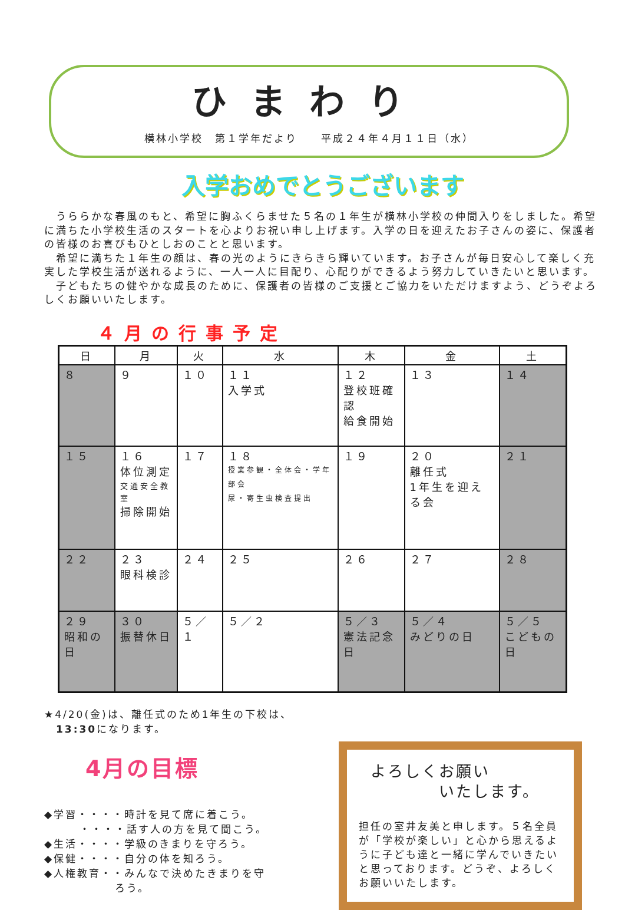ひまわり
横林小学校　第１学年だより　　平成２４年４月１１日（水）
入学おめでとうございます
　うららかな春風のもと、希望に胸ふくらませた５名の１年生が横林小学校の仲間入りをしました。希望に満ちた小学校生活のスタートを心よりお祝い申し上げます。入学の日を迎えたお子さんの姿に、保護者の皆様のお喜びもひとしおのことと思います。
　希望に満ちた１年生の顔は、春の光のようにきらきら輝いています。お子さんが毎日安心して楽しく充実した学校生活が送れるように、一人一人に目配り、心配りができるよう努力していきたいと思います。
　子どもたちの健やかな成長のために、保護者の皆様のご支援とご協力をいただけますよう、どうぞよろしくお願いいたします。
４月の行事予定
| 日 | 月 | 火 | 水 | 木 | 金 | 土 |
| --- | --- | --- | --- | --- | --- | --- |
| ８ | ９ | １０ | １１ 入学式 | １２ 登校班確認 給食開始 | １３ | １４ |
| １５ | １６ 体位測定 交通安全教室 掃除開始 | １７ | １８ 授業参観・全体会・学年部会 尿・寄生虫検査提出 | １９ | ２０ 離任式 1年生を迎える会 | ２１ |
| ２２ | ２３ 眼科検診 | ２４ | ２５ | ２６ | ２７ | ２８ |
| ２９ 昭和の日 | ３０ 振替休日 | ５／１ | ５／２ | ５／３ 憲法記念日 | ５／４ みどりの日 | ５／５ こどもの日 |
★4/20(金)は、離任式のため1年生の下校は、
　13:30になります。
4月の目標
◆学習・・・・時計を見て席に着こう。
　　　・・・・話す人の方を見て聞こう。
◆生活・・・・学級のきまりを守ろう。
◆保健・・・・自分の体を知ろう。
◆人権教育・・みんなで決めたきまりを守
　　　　　　ろう。
よろしくお願い
　　　　いたします。
担任の室井友美と申します。５名全員が「学校が楽しい」と心から思えるように子ども達と一緒に学んでいきたいと思っております。どうぞ、よろしくお願いいたします。